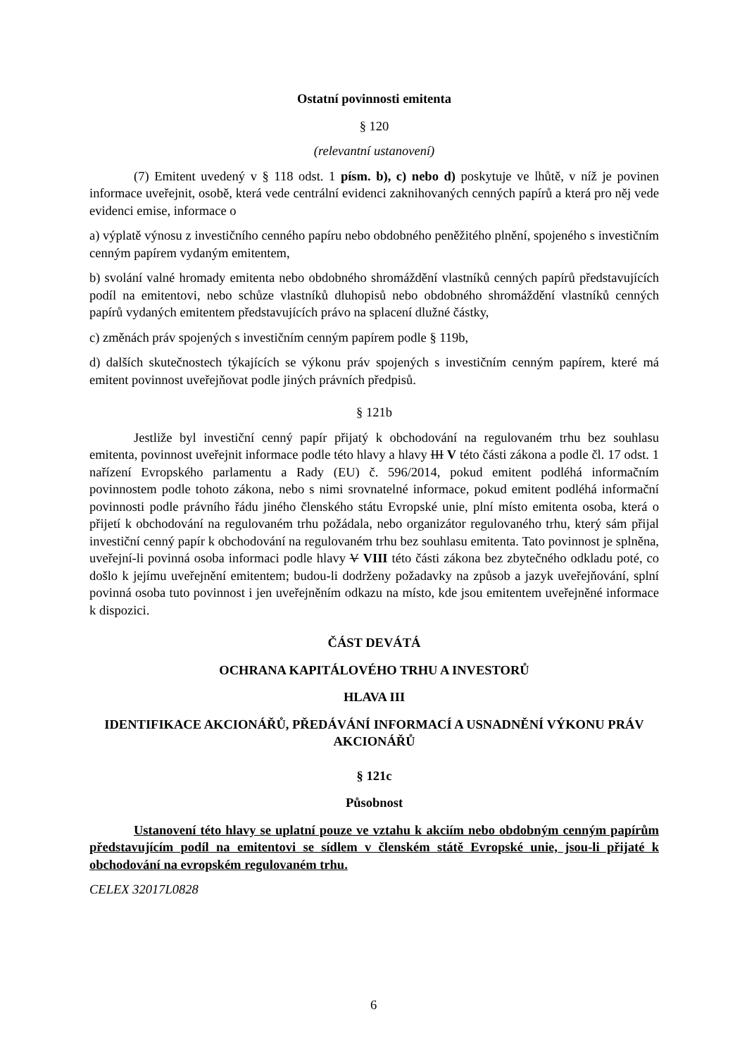Ostatní povinnosti emitenta
§ 120
(relevantní ustanovení)
(7) Emitent uvedený v § 118 odst. 1 písm. b), c) nebo d) poskytuje ve lhůtě, v níž je povinen informace uveřejnit, osobě, která vede centrální evidenci zaknihovaných cenných papírů a která pro něj vede evidenci emise, informace o
a) výplatě výnosu z investičního cenného papíru nebo obdobného peněžitého plnění, spojeného s investičním cenným papírem vydaným emitentem,
b) svolání valné hromady emitenta nebo obdobného shromáždění vlastníků cenných papírů představujících podíl na emitentovi, nebo schůze vlastníků dluhopisů nebo obdobného shromáždění vlastníků cenných papírů vydaných emitentem představujících právo na splacení dlužné částky,
c) změnách práv spojených s investičním cenným papírem podle § 119b,
d) dalších skutečnostech týkajících se výkonu práv spojených s investičním cenným papírem, které má emitent povinnost uveřejňovat podle jiných právních předpisů.
§ 121b
Jestliže byl investiční cenný papír přijatý k obchodování na regulovaném trhu bez souhlasu emitenta, povinnost uveřejnit informace podle této hlavy a hlavy III V této části zákona a podle čl. 17 odst. 1 nařízení Evropského parlamentu a Rady (EU) č. 596/2014, pokud emitent podléhá informačním povinnostem podle tohoto zákona, nebo s nimi srovnatelné informace, pokud emitent podléhá informační povinnosti podle právního řádu jiného členského státu Evropské unie, plní místo emitenta osoba, která o přijetí k obchodování na regulovaném trhu požádala, nebo organizátor regulovaného trhu, který sám přijal investiční cenný papír k obchodování na regulovaném trhu bez souhlasu emitenta. Tato povinnost je splněna, uveřejní-li povinná osoba informaci podle hlavy V VIII této části zákona bez zbytečného odkladu poté, co došlo k jejímu uveřejnění emitentem; budou-li dodrženy požadavky na způsob a jazyk uveřejňování, splní povinná osoba tuto povinnost i jen uveřejněním odkazu na místo, kde jsou emitentem uveřejněné informace k dispozici.
ČÁST DEVÁTÁ
OCHRANA KAPITÁLOVÉHO TRHU A INVESTORŮ
HLAVA III
IDENTIFIKACE AKCIONÁŘŮ, PŘEDÁVÁNÍ INFORMACÍ A USNADNĚNÍ VÝKONU PRÁV AKCIONÁŘŮ
§ 121c
Působnost
Ustanovení této hlavy se uplatní pouze ve vztahu k akciím nebo obdobným cenným papírům představujícím podíl na emitentovi se sídlem v členském státě Evropské unie, jsou-li přijaté k obchodování na evropském regulovaném trhu.
CELEX 32017L0828
6